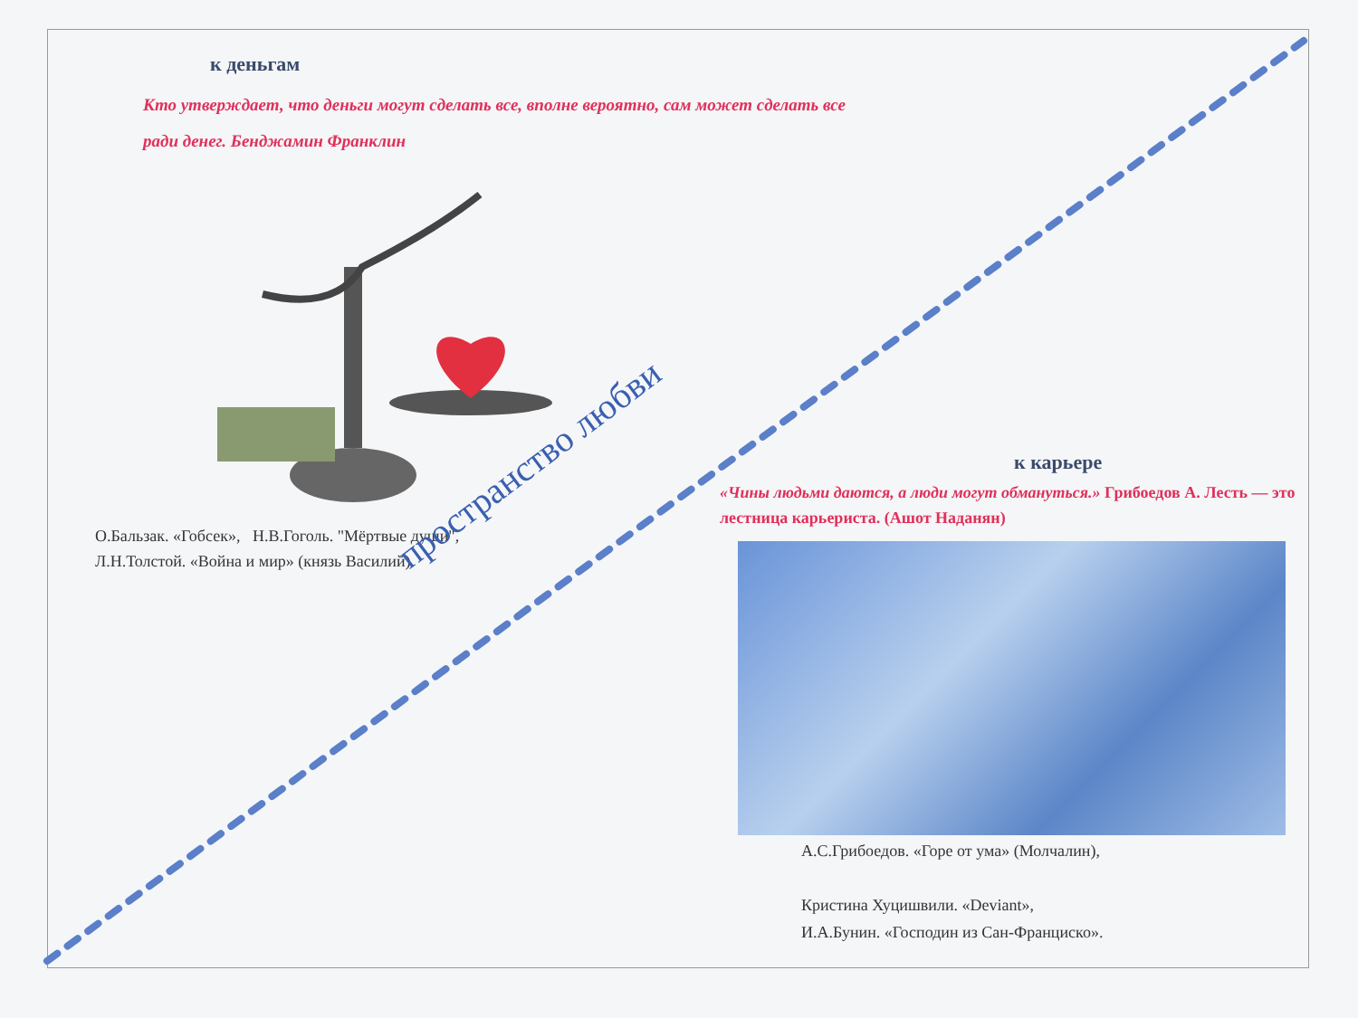к деньгам
Кто утверждает, что деньги могут сделать все, вполне вероятно, сам может сделать все ради денег. Бенджамин Франклин
О.Бальзак. «Гобсек», Н.В.Гоголь. "Мёртвые души",
Л.Н.Толстой. «Война и мир» (князь Василий).
пространство любви
к карьере
«Чины людьми даются, а люди могут обмануться.» Грибоедов А. Лесть — это лестница карьериста. (Ашот Наданян)
А.С.Грибоедов. «Горе от ума» (Молчалин),
Кристина Хуцишвили. «Deviant»,
И.А.Бунин. «Господин из Сан-Франциско».